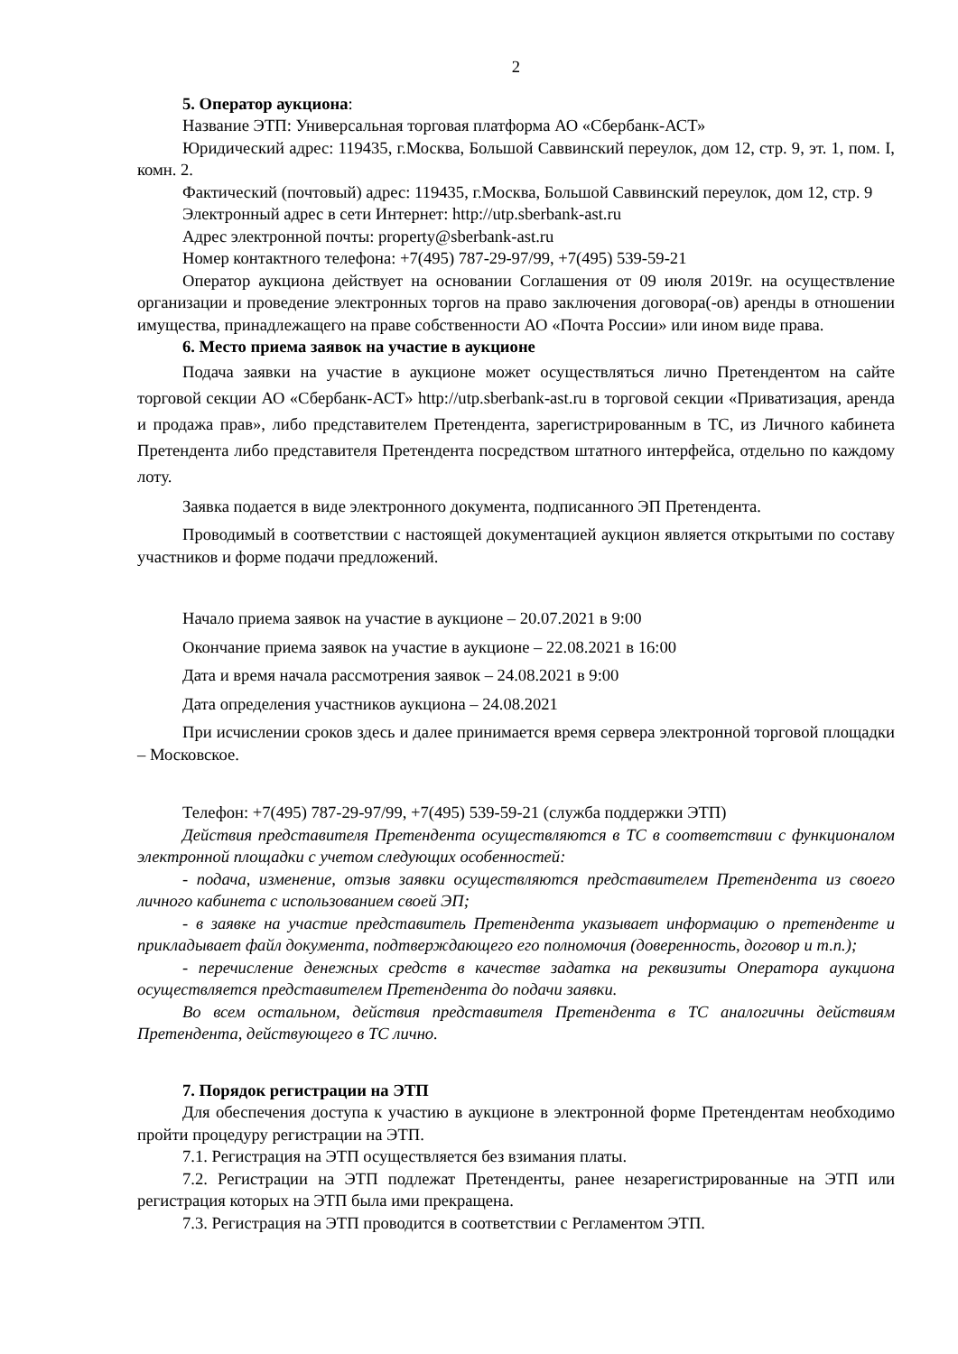2
5. Оператор аукциона:
Название ЭТП: Универсальная торговая платформа АО «Сбербанк-АСТ»
Юридический адрес: 119435, г.Москва, Большой Саввинский переулок, дом 12, стр. 9, эт. 1, пом. I, комн. 2.
Фактический (почтовый) адрес: 119435, г.Москва, Большой Саввинский переулок, дом 12, стр. 9
Электронный адрес в сети Интернет: http://utp.sberbank-ast.ru
Адрес электронной почты: property@sberbank-ast.ru
Номер контактного телефона: +7(495) 787-29-97/99, +7(495) 539-59-21
Оператор аукциона действует на основании Соглашения от 09 июля 2019г. на осуществление организации и проведение электронных торгов на право заключения договора(-ов) аренды в отношении имущества, принадлежащего на праве собственности АО «Почта России» или ином виде права.
6. Место приема заявок на участие в аукционе
Подача заявки на участие в аукционе может осуществляться лично Претендентом на сайте торговой секции АО «Сбербанк-АСТ» http://utp.sberbank-ast.ru в торговой секции «Приватизация, аренда и продажа прав», либо представителем Претендента, зарегистрированным в ТС, из Личного кабинета Претендента либо представителя Претендента посредством штатного интерфейса, отдельно по каждому лоту.
Заявка подается в виде электронного документа, подписанного ЭП Претендента.
Проводимый в соответствии с настоящей документацией аукцион является открытыми по составу участников и форме подачи предложений.
Начало приема заявок на участие в аукционе – 20.07.2021 в 9:00
Окончание приема заявок на участие в аукционе – 22.08.2021 в 16:00
Дата и время начала рассмотрения заявок – 24.08.2021 в 9:00
Дата определения участников аукциона – 24.08.2021
При исчислении сроков здесь и далее принимается время сервера электронной торговой площадки – Московское.
Телефон: +7(495) 787-29-97/99, +7(495) 539-59-21 (служба поддержки ЭТП)
Действия представителя Претендента осуществляются в ТС в соответствии с функционалом электронной площадки с учетом следующих особенностей:
- подача, изменение, отзыв заявки осуществляются представителем Претендента из своего личного кабинета с использованием своей ЭП;
- в заявке на участие представитель Претендента указывает информацию о претенденте и прикладывает файл документа, подтверждающего его полномочия (доверенность, договор и т.п.);
- перечисление денежных средств в качестве задатка на реквизиты Оператора аукциона осуществляется представителем Претендента до подачи заявки.
Во всем остальном, действия представителя Претендента в ТС аналогичны действиям Претендента, действующего в ТС лично.
7. Порядок регистрации на ЭТП
Для обеспечения доступа к участию в аукционе в электронной форме Претендентам необходимо пройти процедуру регистрации на ЭТП.
7.1. Регистрация на ЭТП осуществляется без взимания платы.
7.2. Регистрации на ЭТП подлежат Претенденты, ранее незарегистрированные на ЭТП или регистрация которых на ЭТП была ими прекращена.
7.3. Регистрация на ЭТП проводится в соответствии с Регламентом ЭТП.